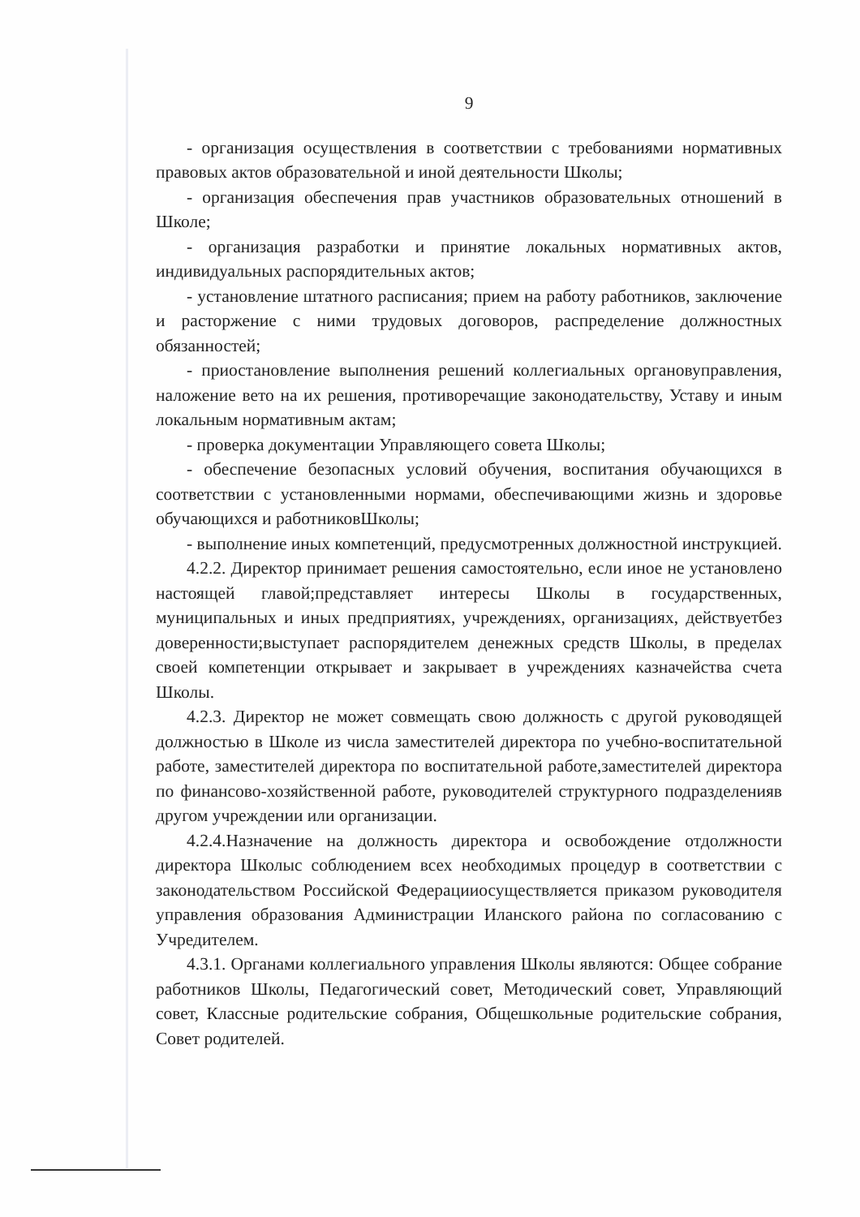9
- организация осуществления в соответствии с требованиями нормативных правовых актов образовательной и иной деятельности Школы;
- организация обеспечения прав участников образовательных отношений в Школе;
- организация разработки и принятие локальных нормативных актов, индивидуальных распорядительных актов;
- установление штатного расписания; прием на работу работников, заключение и расторжение с ними трудовых договоров, распределение должностных обязанностей;
- приостановление выполнения решений коллегиальных органовуправления, наложение вето на их решения, противоречащие законодательству, Уставу и иным локальным нормативным актам;
- проверка документации Управляющего совета Школы;
- обеспечение безопасных условий обучения, воспитания обучающихся в соответствии с установленными нормами, обеспечивающими жизнь и здоровье обучающихся и работниковШколы;
- выполнение иных компетенций, предусмотренных должностной инструкцией.
4.2.2. Директор принимает решения самостоятельно, если иное не установлено настоящей главой;представляет интересы Школы в государственных, муниципальных и иных предприятиях, учреждениях, организациях, действуетбез доверенности;выступает распорядителем денежных средств Школы, в пределах своей компетенции открывает и закрывает в учреждениях казначейства счета Школы.
4.2.3. Директор не может совмещать свою должность с другой руководящей должностью в Школе из числа заместителей директора по учебно-воспитательной работе, заместителей директора по воспитательной работе,заместителей директора по финансово-хозяйственной работе, руководителей структурного подразделенияв другом учреждении или организации.
4.2.4.Назначение на должность директора и освобождение отдолжности директора Школыс соблюдением всех необходимых процедур в соответствии с законодательством Российской Федерацииосуществляется приказом руководителя управления образования Администрации Иланского района по согласованию с Учредителем.
4.3.1. Органами коллегиального управления Школы являются: Общее собрание работников Школы, Педагогический совет, Методический совет, Управляющий совет, Классные родительские собрания, Общешкольные родительские собрания, Совет родителей.